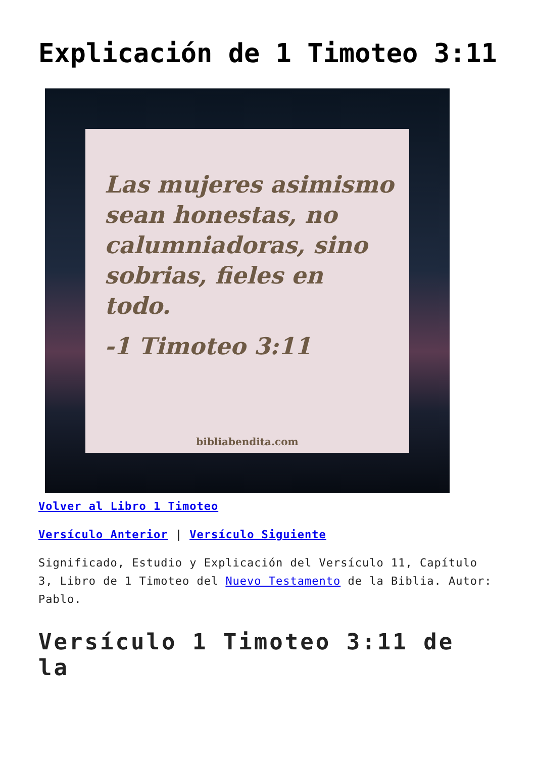Explicación de 1 Timoteo 3:11
Las mujeres asimismo sean honestas, no calumniadoras, sino sobrias, fieles en todo.
-1 Timoteo 3:11
bibliabendita.com
Volver al Libro 1 Timoteo
Versículo Anterior | Versículo Siguiente
Significado, Estudio y Explicación del Versículo 11, Capítulo 3, Libro de 1 Timoteo del Nuevo Testamento de la Biblia. Autor: Pablo.
Versículo 1 Timoteo 3:11 de la